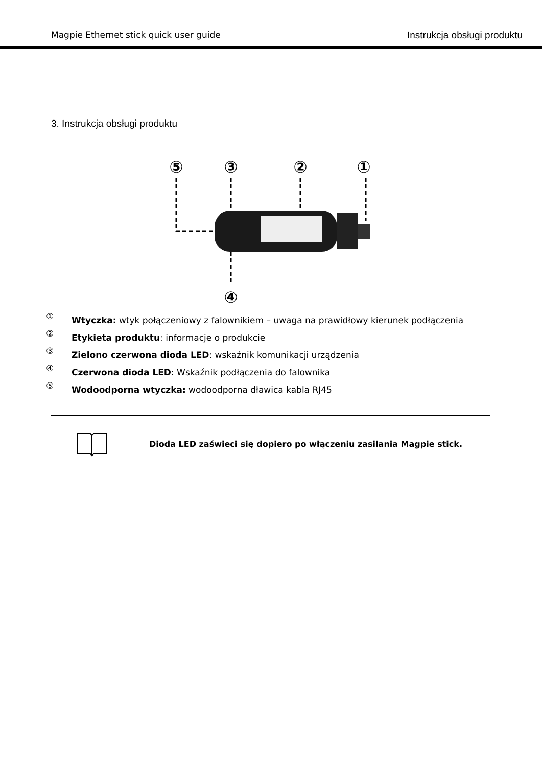Magpie Ethernet stick quick user guide Instrukcja obsługi produktu
3. Instrukcja obsługi produktu
⑤
③
②
①
④
① Wtyczka: wtyk połączeniowy z falownikiem – uwaga na prawidłowy kierunek podłączenia
② Etykieta produktu: informacje o produkcie
③ Zielono czerwona dioda LED: wskaźnik komunikacji urządzenia
④ Czerwona dioda LED: Wskaźnik podłączenia do falownika
⑤ Wodoodporna wtyczka: wodoodporna dławica kabla RJ45
Dioda LED zaświeci się dopiero po włączeniu zasilania Magpie stick.